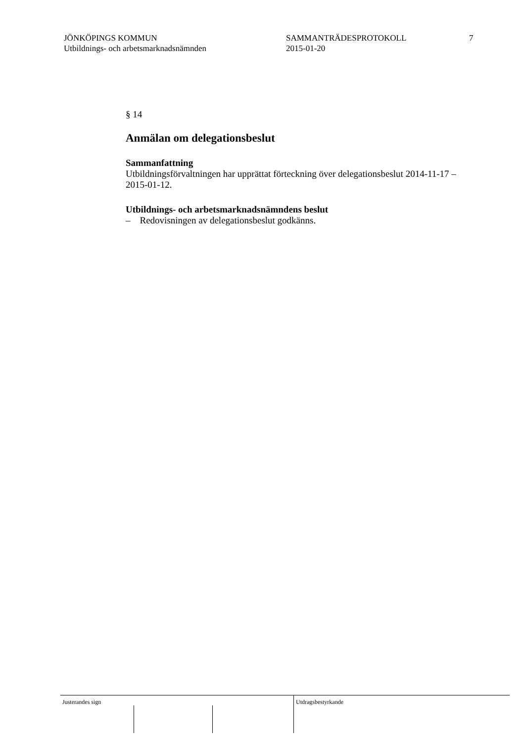JÖNKÖPINGS KOMMUN
Utbildnings- och arbetsmarknadsnämnden
SAMMANTRÄDESPROTOKOLL
2015-01-20
7
§ 14
Anmälan om delegationsbeslut
Sammanfattning
Utbildningsförvaltningen har upprättat förteckning över delegationsbeslut 2014-11-17 – 2015-01-12.
Utbildnings- och arbetsmarknadsnämndens beslut
– Redovisningen av delegationsbeslut godkänns.
Justerandes sign Utdragsbestyrkande